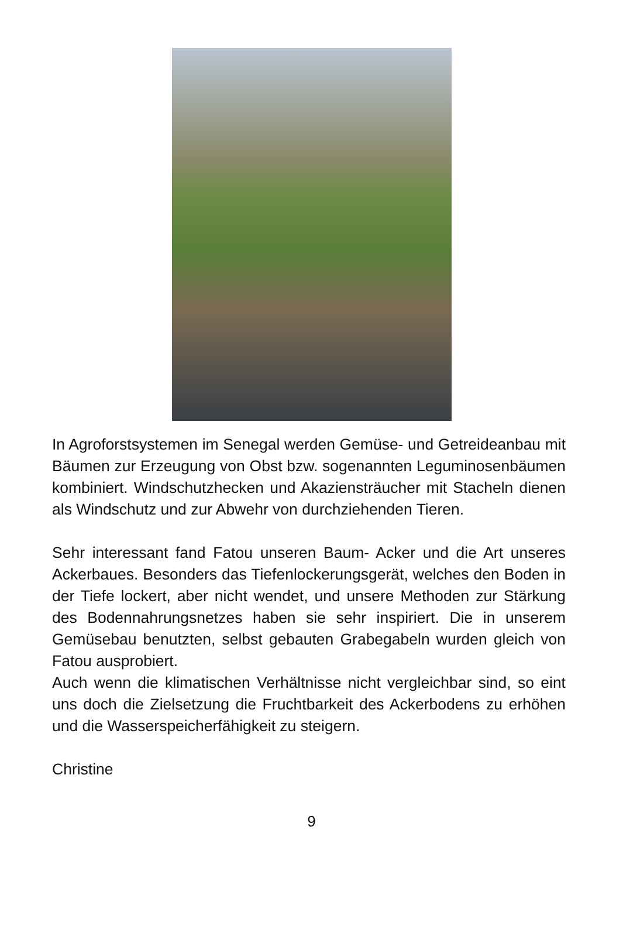In Agroforstsystemen im Senegal werden Gemüse- und Getreideanbau mit Bäumen zur Erzeugung von Obst bzw. sogenannten Leguminosenbäumen kombiniert. Windschutzhecken und Akaziensträucher mit Stacheln dienen als Windschutz und zur Abwehr von durchziehenden Tieren.
Sehr interessant fand Fatou unseren Baum- Acker und die Art unseres Ackerbaues. Besonders das Tiefenlockerungsgerät, welches den Boden in der Tiefe lockert, aber nicht wendet, und unsere Methoden zur Stärkung des Bodennahrungsnetzes haben sie sehr inspiriert. Die in unserem Gemüsebau benutzten, selbst gebauten Grabegabeln wurden gleich von Fatou ausprobiert.
Auch wenn die klimatischen Verhältnisse nicht vergleichbar sind, so eint uns doch die Zielsetzung die Fruchtbarkeit des Ackerbodens zu erhöhen und die Wasserspeicherfähigkeit zu steigern.
Christine
9